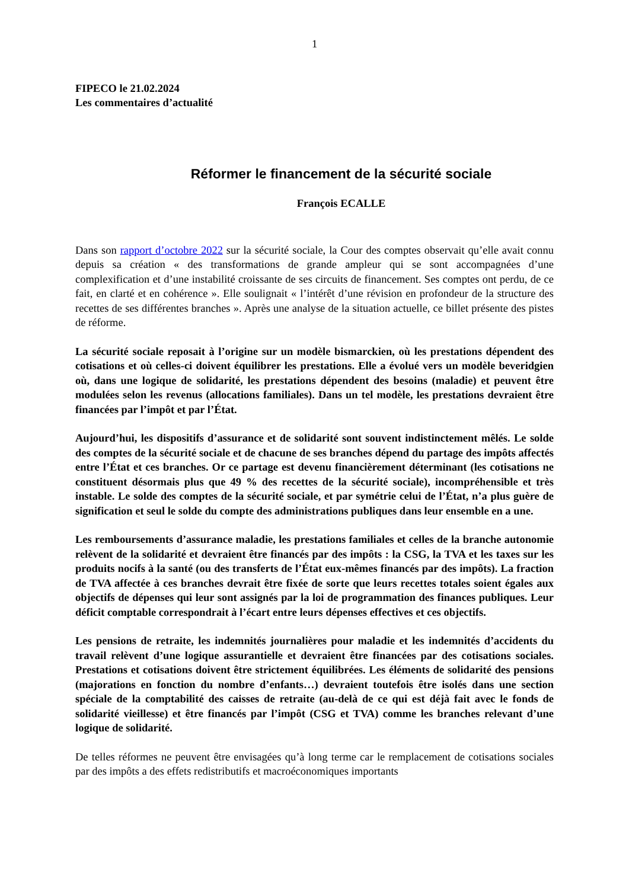1
FIPECO le 21.02.2024
Les commentaires d’actualité
Réformer le financement de la sécurité sociale
François ECALLE
Dans son rapport d’octobre 2022 sur la sécurité sociale, la Cour des comptes observait qu’elle avait connu depuis sa création « des transformations de grande ampleur qui se sont accompagnées d’une complexification et d’une instabilité croissante de ses circuits de financement. Ses comptes ont perdu, de ce fait, en clarté et en cohérence ». Elle soulignait « l’intérêt d’une révision en profondeur de la structure des recettes de ses différentes branches ». Après une analyse de la situation actuelle, ce billet présente des pistes de réforme.
La sécurité sociale reposait à l’origine sur un modèle bismarckien, où les prestations dépendent des cotisations et où celles-ci doivent équilibrer les prestations. Elle a évolué vers un modèle beveridgien où, dans une logique de solidarité, les prestations dépendent des besoins (maladie) et peuvent être modulées selon les revenus (allocations familiales). Dans un tel modèle, les prestations devraient être financées par l’impôt et par l’État.
Aujourd’hui, les dispositifs d’assurance et de solidarité sont souvent indistinctement mêlés. Le solde des comptes de la sécurité sociale et de chacune de ses branches dépend du partage des impôts affectés entre l’État et ces branches. Or ce partage est devenu financièrement déterminant (les cotisations ne constituent désormais plus que 49 % des recettes de la sécurité sociale), incompréhensible et très instable. Le solde des comptes de la sécurité sociale, et par symétrie celui de l’État, n’a plus guère de signification et seul le solde du compte des administrations publiques dans leur ensemble en a une.
Les remboursements d’assurance maladie, les prestations familiales et celles de la branche autonomie relèvent de la solidarité et devraient être financés par des impôts : la CSG, la TVA et les taxes sur les produits nocifs à la santé (ou des transferts de l’État eux-mêmes financés par des impôts). La fraction de TVA affectée à ces branches devrait être fixée de sorte que leurs recettes totales soient égales aux objectifs de dépenses qui leur sont assignés par la loi de programmation des finances publiques. Leur déficit comptable correspondrait à l’écart entre leurs dépenses effectives et ces objectifs.
Les pensions de retraite, les indemnités journalières pour maladie et les indemnités d’accidents du travail relèvent d’une logique assurantielle et devraient être financées par des cotisations sociales. Prestations et cotisations doivent être strictement équilibrées. Les éléments de solidarité des pensions (majorations en fonction du nombre d’enfants…) devraient toutefois être isolés dans une section spéciale de la comptabilité des caisses de retraite (au-delà de ce qui est déjà fait avec le fonds de solidarité vieillesse) et être financés par l’impôt (CSG et TVA) comme les branches relevant d’une logique de solidarité.
De telles réformes ne peuvent être envisagées qu’à long terme car le remplacement de cotisations sociales par des impôts a des effets redistributifs et macroéconomiques importants